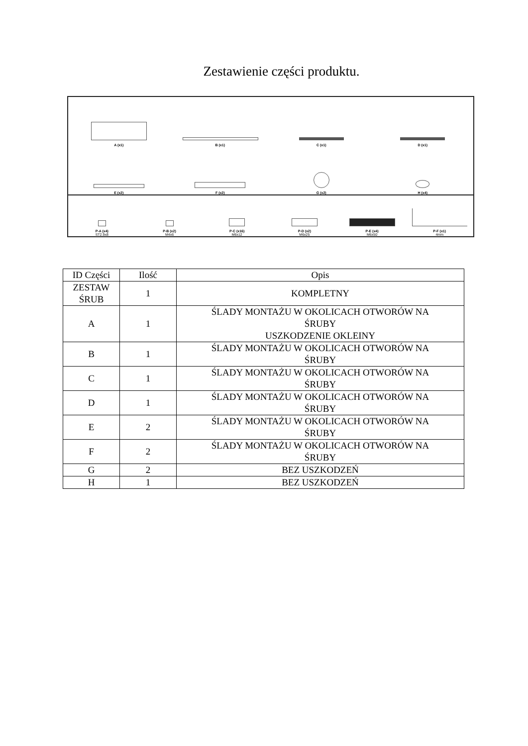Zestawienie części produktu.
A (x1)
B (x1)
C (x1)
D (x1)
E (x2)
F (x2)
G (x2)
H (x4)
P-A (x4)
ST2.9x8
P-B (x2)
M4x6
P-C (x16)
M6x12
P-D (x2)
M6x25
P-E (x4)
M6x50
P-F (x1)
4mm
| ID Części | Ilość | Opis |
| --- | --- | --- |
| ZESTAW ŚRUB | 1 | KOMPLETNY |
| A | 1 | ŚLADY MONTAŻU W OKOLICACH OTWORÓW NA ŚRUBY USZKODZENIE OKLEINY |
| B | 1 | ŚLADY MONTAŻU W OKOLICACH OTWORÓW NA ŚRUBY |
| C | 1 | ŚLADY MONTAŻU W OKOLICACH OTWORÓW NA ŚRUBY |
| D | 1 | ŚLADY MONTAŻU W OKOLICACH OTWORÓW NA ŚRUBY |
| E | 2 | ŚLADY MONTAŻU W OKOLICACH OTWORÓW NA ŚRUBY |
| F | 2 | ŚLADY MONTAŻU W OKOLICACH OTWORÓW NA ŚRUBY |
| G | 2 | BEZ USZKODZEŃ |
| H | 1 | BEZ USZKODZEŃ |